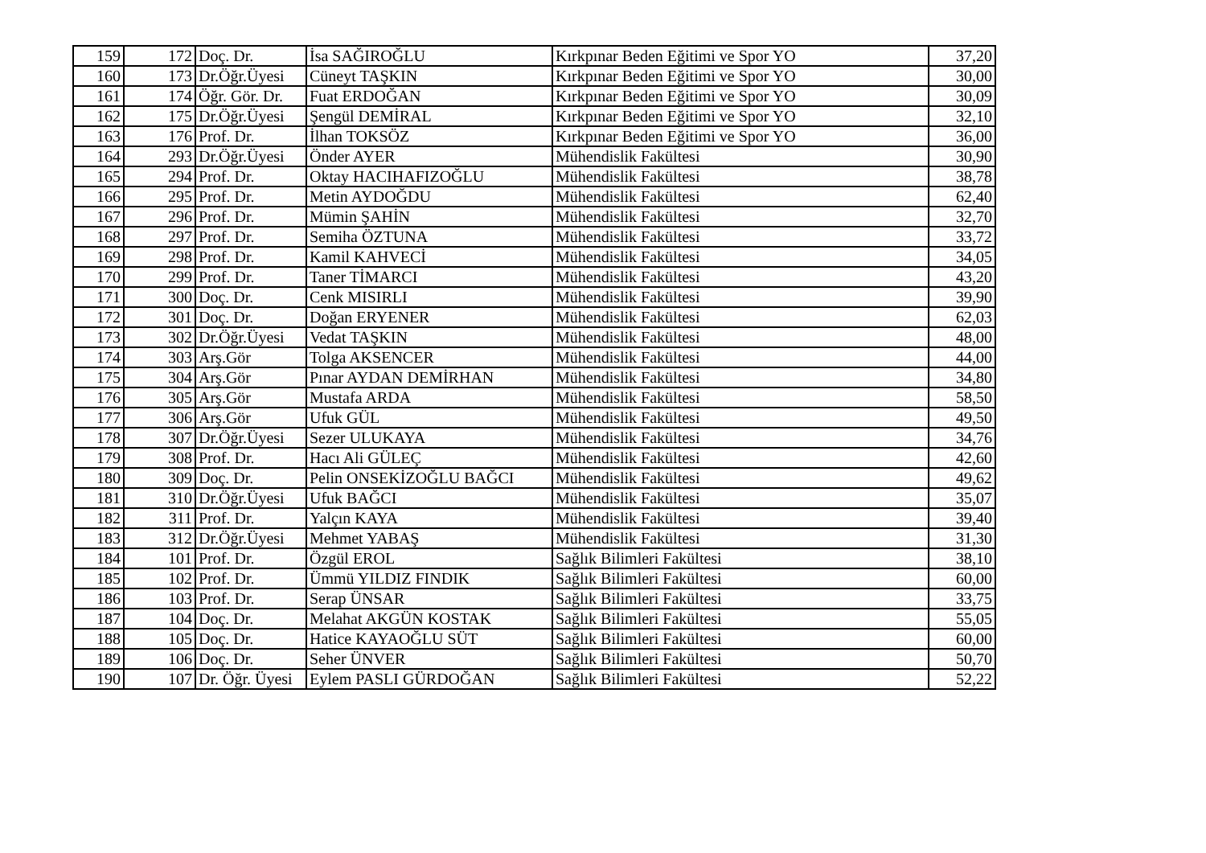| 159 | 172 | Doç. Dr. | İsa SAĞIROĞLU | Kırkpınar Beden Eğitimi ve Spor YO | 37,20 |
| 160 | 173 | Dr.Öğr.Üyesi | Cüneyt TAŞKIN | Kırkpınar Beden Eğitimi ve Spor YO | 30,00 |
| 161 | 174 | Öğr. Gör. Dr. | Fuat ERDOĞAN | Kırkpınar Beden Eğitimi ve Spor YO | 30,09 |
| 162 | 175 | Dr.Öğr.Üyesi | Şengül DEMİRAL | Kırkpınar Beden Eğitimi ve Spor YO | 32,10 |
| 163 | 176 | Prof. Dr. | İlhan TOKSÖZ | Kırkpınar Beden Eğitimi ve Spor YO | 36,00 |
| 164 | 293 | Dr.Öğr.Üyesi | Önder AYER | Mühendislik Fakültesi | 30,90 |
| 165 | 294 | Prof. Dr. | Oktay HACIHAFIZOĞLU | Mühendislik Fakültesi | 38,78 |
| 166 | 295 | Prof. Dr. | Metin AYDOĞDU | Mühendislik Fakültesi | 62,40 |
| 167 | 296 | Prof. Dr. | Mümin ŞAHİN | Mühendislik Fakültesi | 32,70 |
| 168 | 297 | Prof. Dr. | Semiha ÖZTUNA | Mühendislik Fakültesi | 33,72 |
| 169 | 298 | Prof. Dr. | Kamil KAHVECİ | Mühendislik Fakültesi | 34,05 |
| 170 | 299 | Prof. Dr. | Taner TİMARCI | Mühendislik Fakültesi | 43,20 |
| 171 | 300 | Doç. Dr. | Cenk MISIRLI | Mühendislik Fakültesi | 39,90 |
| 172 | 301 | Doç. Dr. | Doğan ERYENER | Mühendislik Fakültesi | 62,03 |
| 173 | 302 | Dr.Öğr.Üyesi | Vedat TAŞKIN | Mühendislik Fakültesi | 48,00 |
| 174 | 303 | Arş.Gör | Tolga AKSENCER | Mühendislik Fakültesi | 44,00 |
| 175 | 304 | Arş.Gör | Pınar AYDAN DEMİRHAN | Mühendislik Fakültesi | 34,80 |
| 176 | 305 | Arş.Gör | Mustafa ARDA | Mühendislik Fakültesi | 58,50 |
| 177 | 306 | Arş.Gör | Ufuk GÜL | Mühendislik Fakültesi | 49,50 |
| 178 | 307 | Dr.Öğr.Üyesi | Sezer ULUKAYA | Mühendislik Fakültesi | 34,76 |
| 179 | 308 | Prof. Dr. | Hacı Ali GÜLEÇ | Mühendislik Fakültesi | 42,60 |
| 180 | 309 | Doç. Dr. | Pelin ONSEKİZOĞLU BAĞCI | Mühendislik Fakültesi | 49,62 |
| 181 | 310 | Dr.Öğr.Üyesi | Ufuk BAĞCI | Mühendislik Fakültesi | 35,07 |
| 182 | 311 | Prof. Dr. | Yalçın KAYA | Mühendislik Fakültesi | 39,40 |
| 183 | 312 | Dr.Öğr.Üyesi | Mehmet YABAŞ | Mühendislik Fakültesi | 31,30 |
| 184 | 101 | Prof. Dr. | Özgül EROL | Sağlık Bilimleri Fakültesi | 38,10 |
| 185 | 102 | Prof. Dr. | Ümmü YILDIZ FINDIK | Sağlık Bilimleri Fakültesi | 60,00 |
| 186 | 103 | Prof. Dr. | Serap ÜNSAR | Sağlık Bilimleri Fakültesi | 33,75 |
| 187 | 104 | Doç. Dr. | Melahat AKGÜN KOSTAK | Sağlık Bilimleri Fakültesi | 55,05 |
| 188 | 105 | Doç. Dr. | Hatice KAYAOĞLU SÜT | Sağlık Bilimleri Fakültesi | 60,00 |
| 189 | 106 | Doç. Dr. | Seher ÜNVER | Sağlık Bilimleri Fakültesi | 50,70 |
| 190 | 107 | Dr. Öğr. Üyesi | Eylem PASLI GÜRDOĞAN | Sağlık Bilimleri Fakültesi | 52,22 |